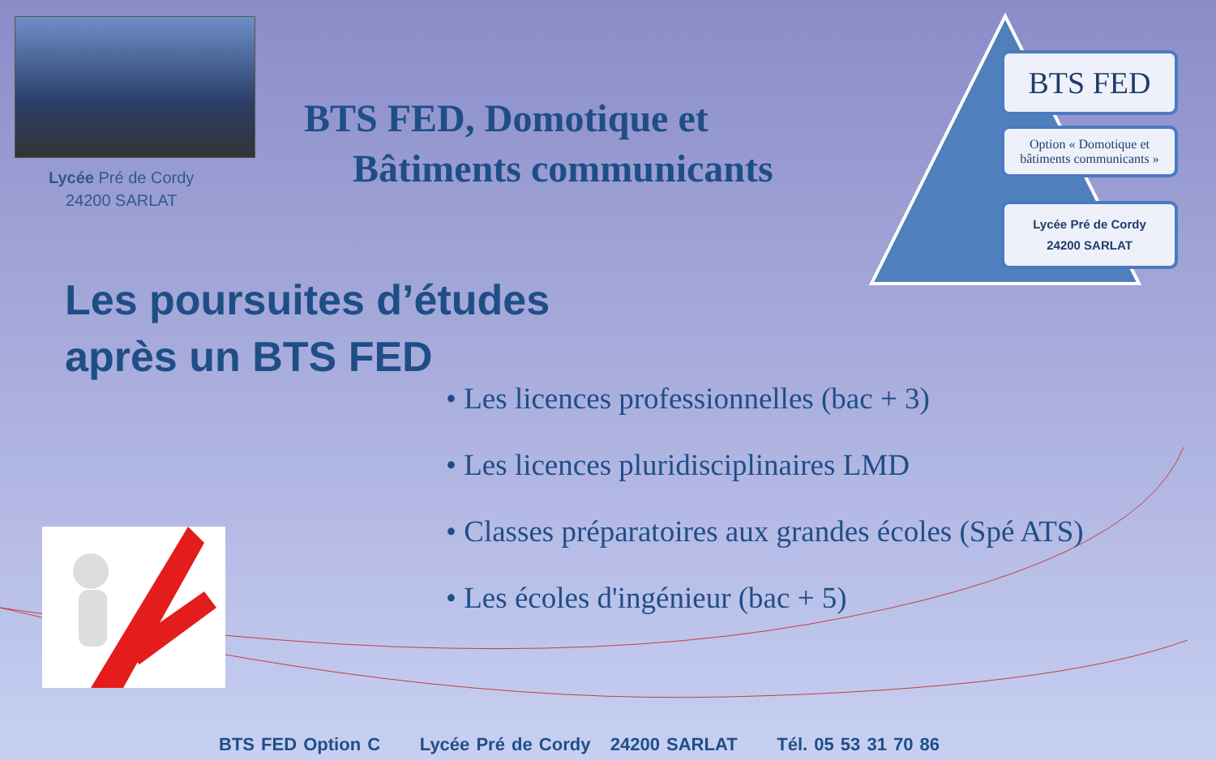Lycée Pré de Cordy
24200 SARLAT
BTS FED, Domotique et
Bâtiments communicants
BTS FED
Option « Domotique et bâtiments communicants »
Lycée Pré de Cordy
24200 SARLAT
Les poursuites d’études
après un BTS FED
• Les licences professionnelles (bac + 3)
• Les licences pluridisciplinaires LMD
• Classes préparatoires aux grandes écoles (Spé ATS)
• Les écoles d'ingénieur (bac + 5)
BTS FED Option C Lycée Pré de Cordy 24200 SARLAT Tél. 05 53 31 70 86